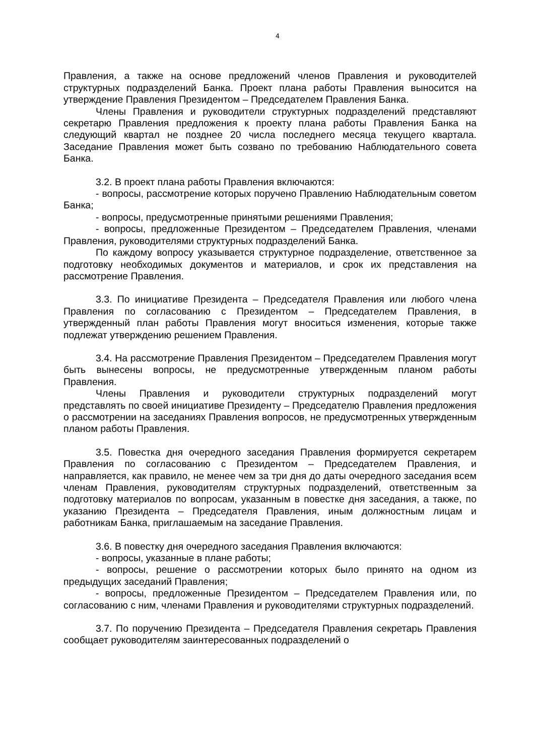4
Правления, а также на основе предложений членов Правления и руководителей структурных подразделений Банка. Проект плана работы Правления выносится на утверждение Правления Президентом – Председателем Правления Банка.
Члены Правления и руководители структурных подразделений представляют секретарю Правления предложения к проекту плана работы Правления Банка на следующий квартал не позднее 20 числа последнего месяца текущего квартала. Заседание Правления может быть созвано по требованию Наблюдательного совета Банка.
3.2. В проект плана работы Правления включаются:
- вопросы, рассмотрение которых поручено Правлению Наблюдательным советом Банка;
- вопросы, предусмотренные принятыми решениями Правления;
- вопросы, предложенные Президентом – Председателем Правления, членами Правления, руководителями структурных подразделений Банка.
По каждому вопросу указывается структурное подразделение, ответственное за подготовку необходимых документов и материалов, и срок их представления на рассмотрение Правления.
3.3. По инициативе Президента – Председателя Правления или любого члена Правления по согласованию с Президентом – Председателем Правления, в утвержденный план работы Правления могут вноситься изменения, которые также подлежат утверждению решением Правления.
3.4. На рассмотрение Правления Президентом – Председателем Правления могут быть вынесены вопросы, не предусмотренные утвержденным планом работы Правления.
Члены Правления и руководители структурных подразделений могут представлять по своей инициативе Президенту – Председателю Правления предложения о рассмотрении на заседаниях Правления вопросов, не предусмотренных утвержденным планом работы Правления.
3.5. Повестка дня очередного заседания Правления формируется секретарем Правления по согласованию с Президентом – Председателем Правления, и направляется, как правило, не менее чем за три дня до даты очередного заседания всем членам Правления, руководителям структурных подразделений, ответственным за подготовку материалов по вопросам, указанным в повестке дня заседания, а также, по указанию Президента – Председателя Правления, иным должностным лицам и работникам Банка, приглашаемым на заседание Правления.
3.6. В повестку дня очередного заседания Правления включаются:
- вопросы, указанные в плане работы;
- вопросы, решение о рассмотрении которых было принято на одном из предыдущих заседаний Правления;
- вопросы, предложенные Президентом – Председателем Правления или, по согласованию с ним, членами Правления и руководителями структурных подразделений.
3.7. По поручению Президента – Председателя Правления секретарь Правления сообщает руководителям заинтересованных подразделений о